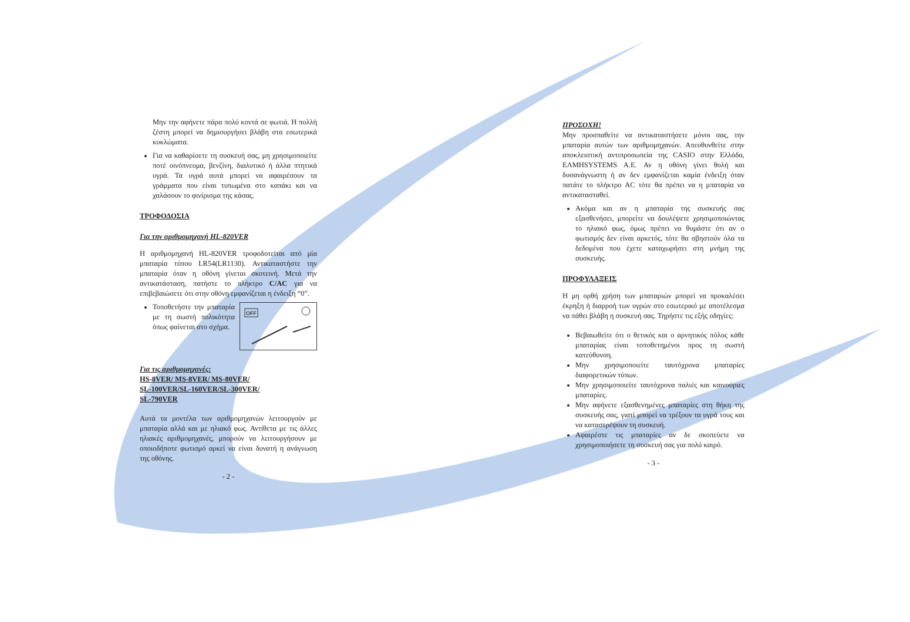Μην την αφήνετε πάρα πολύ κοντά σε φωτιά. Η πολλή ζέστη μπορεί να δημιουργήσει βλάβη στα εσωτερικά κυκλώματα.
Για να καθαρίσετε τη συσκευή σας, μη χρησιμοποιείτε ποτέ οινόπνευμα, βενζίνη, διαλυτικό ή άλλα πτητικά υγρά. Τα υγρά αυτά μπορεί να αφαιρέσουν τα γράμματα που είναι τυπωμένα στο καπάκι και να χαλάσουν το φινίρισμα της κάσας.
ΤΡΟΦΟΔΟΣΙΑ
Για την αριθμομηχανή HL-820VER
Η αριθμομηχανή HL-820VER τροφοδοτείται από μία μπαταρία τύπου LR54(LR1130). Αντικαταστήστε την μπαταρία όταν η οθόνη γίνεται σκοτεινή. Μετά την αντικατάσταση, πατήστε το πλήκτρο C/AC για να επιβεβαιώσετε ότι στην οθόνη εμφανίζεται η ένδειξη “0”.
OFF
Τοποθετήστε την μπαταρία με τη σωστή πολικότητα όπως φαίνεται στο σχήμα.
Για τις αριθμομηχανές:
HS-8VER/ MS-8VER/ MS-80VER/
SL-100VER/SL-160VER/SL-300VER/
SL-790VER
Αυτά τα μοντέλα των αριθμομηχανών λειτουργούν με μπαταρία αλλά και με ηλιακό φως. Αντίθετα με τις άλλες ηλιακές αριθμομηχανές, μπορούν να λειτουργήσουν με οποιοδήποτε φωτισμό αρκεί να είναι δυνατή η ανάγνωση της οθόνης.
- 2 -
ΠΡΟΣΟΧΗ!
Μην προσπαθείτε να αντικαταστήσετε μόνοι σας, την μπαταρία αυτών των αριθμομηχανών. Απευθυνθείτε στην αποκλειστική αντιπροσωπεία της CASIO στην Ελλάδα, ΕΛΜΗSYSTEMS A.E. Αν η οθόνη γίνει θολή και δυσανάγνωστη ή αν δεν εμφανίζεται καμία ένδειξη όταν πατάτε το πλήκτρο AC τότε θα πρέπει να η μπαταρία να αντικατασταθεί.
Ακόμα και αν η μπαταρία της συσκευής σας εξασθενήσει, μπορείτε να δουλέψετε χρησιμοποιώντας το ηλιακό φως, όμως πρέπει να θυμάστε ότι αν ο φωτισμός δεν είναι αρκετός, τότε θα σβηστούν όλα τα δεδομένα που έχετε καταχωρήσει στη μνήμη της συσκευής.
ΠΡΟΦΥΛΑΞΕΙΣ
Η μη ορθή χρήση των μπαταριών μπορεί να προκαλέσει έκρηξη ή διαρροή των υγρών στο εσωτερικό με αποτέλεσμα να πάθει βλάβη η συσκευή σας. Τηρήστε τις εξής οδηγίες:
Βεβαιωθείτε ότι ο θετικός και ο αρνητικός πόλος κάθε μπαταρίας είναι τοποθετημένοι προς τη σωστή κατεύθυνση.
Μην χρησιμοποιείτε ταυτόχρονα μπαταρίες διαφορετικών τύπων.
Μην χρησιμοποιείτε ταυτόχρονα παλιές και καινούριες μπαταρίες.
Μην αφήνετε εξασθενημένες μπαταρίες στη θήκη της συσκευής σας, γιατί μπορεί να τρέξουν τα υγρά τους και να καταστρέψουν τη συσκευή.
Αφαιρέστε τις μπαταρίες αν δε σκοπεύετε να χρησιμοποιήσετε τη συσκευή σας για πολύ καιρό.
- 3 -